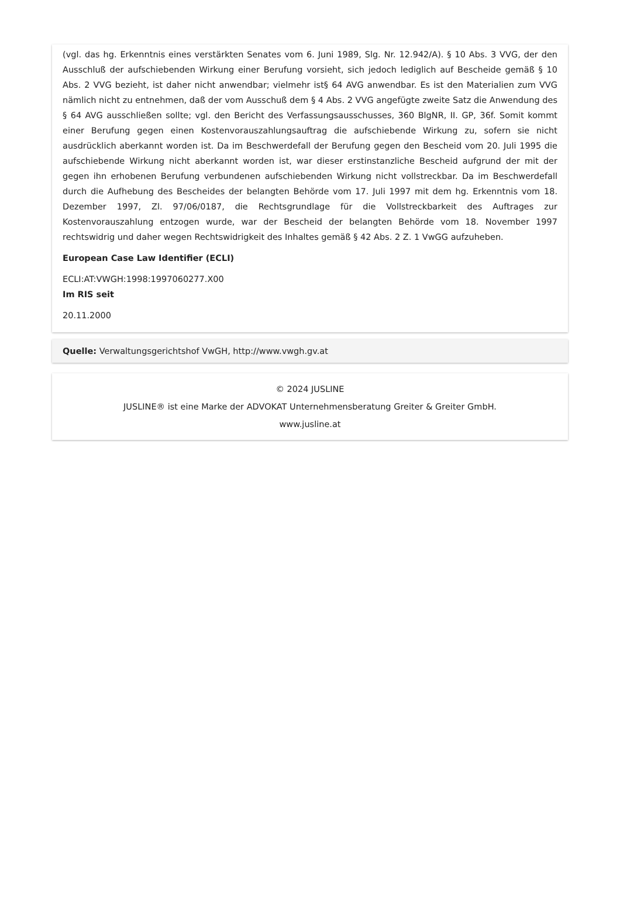(vgl. das hg. Erkenntnis eines verstärkten Senates vom 6. Juni 1989, Slg. Nr. 12.942/A). § 10 Abs. 3 VVG, der den Ausschluß der aufschiebenden Wirkung einer Berufung vorsieht, sich jedoch lediglich auf Bescheide gemäß § 10 Abs. 2 VVG bezieht, ist daher nicht anwendbar; vielmehr ist§ 64 AVG anwendbar. Es ist den Materialien zum VVG nämlich nicht zu entnehmen, daß der vom Ausschuß dem § 4 Abs. 2 VVG angefügte zweite Satz die Anwendung des § 64 AVG ausschließen sollte; vgl. den Bericht des Verfassungsausschusses, 360 BlgNR, II. GP, 36f. Somit kommt einer Berufung gegen einen Kostenvorauszahlungsauftrag die aufschiebende Wirkung zu, sofern sie nicht ausdrücklich aberkannt worden ist. Da im Beschwerdefall der Berufung gegen den Bescheid vom 20. Juli 1995 die aufschiebende Wirkung nicht aberkannt worden ist, war dieser erstinstanzliche Bescheid aufgrund der mit der gegen ihn erhobenen Berufung verbundenen aufschiebenden Wirkung nicht vollstreckbar. Da im Beschwerdefall durch die Aufhebung des Bescheides der belangten Behörde vom 17. Juli 1997 mit dem hg. Erkenntnis vom 18. Dezember 1997, Zl. 97/06/0187, die Rechtsgrundlage für die Vollstreckbarkeit des Auftrages zur Kostenvorauszahlung entzogen wurde, war der Bescheid der belangten Behörde vom 18. November 1997 rechtswidrig und daher wegen Rechtswidrigkeit des Inhaltes gemäß § 42 Abs. 2 Z. 1 VwGG aufzuheben.
European Case Law Identifier (ECLI)
ECLI:AT:VWGH:1998:1997060277.X00
Im RIS seit
20.11.2000
Quelle: Verwaltungsgerichtshof VwGH, http://www.vwgh.gv.at
© 2024 JUSLINE
JUSLINE® ist eine Marke der ADVOKAT Unternehmensberatung Greiter & Greiter GmbH.
www.jusline.at